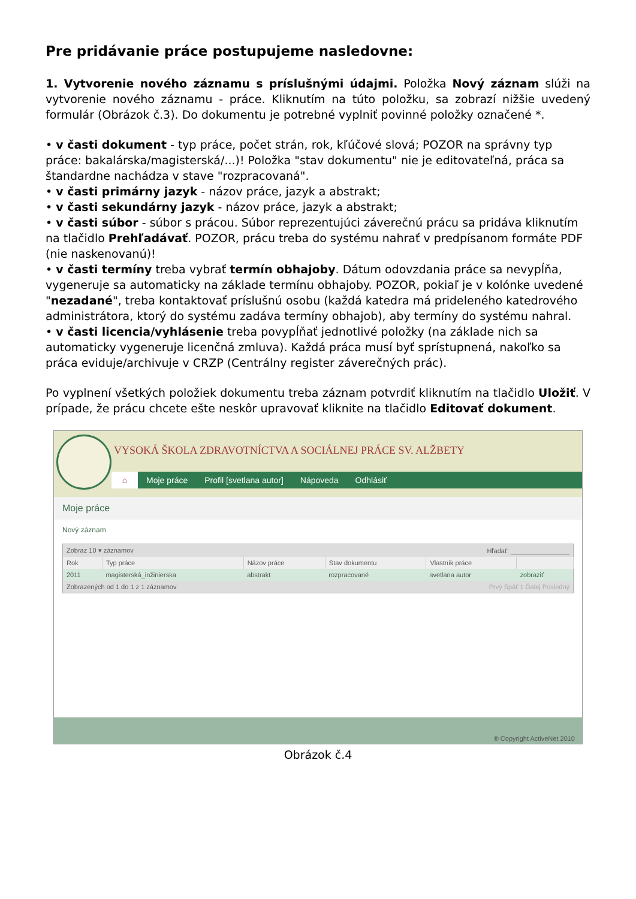Pre pridávanie práce postupujeme nasledovne:
1. Vytvorenie nového záznamu s príslušnými údajmi. Položka Nový záznam slúži na vytvorenie nového záznamu - práce. Kliknutím na túto položku, sa zobrazí nižšie uvedený formulár (Obrázok č.3). Do dokumentu je potrebné vyplniť povinné položky označené *.
• v časti dokument - typ práce, počet strán, rok, kľúčové slová; POZOR na správny typ práce: bakalárska/magisterská/...)! Položka "stav dokumentu" nie je editovateľná, práca sa štandardne nachádza v stave "rozpracovaná".
• v časti primárny jazyk - názov práce, jazyk a abstrakt;
• v časti sekundárny jazyk - názov práce, jazyk a abstrakt;
• v časti súbor - súbor s prácou. Súbor reprezentujúci záverečnú prácu sa pridáva kliknutím na tlačidlo Prehľadávať. POZOR, prácu treba do systému nahrať v predpísanom formáte PDF (nie naskenovanú)!
• v časti termíny treba vybrať termín obhajoby. Dátum odovzdania práce sa nevypĺňa, vygeneruje sa automaticky na základe termínu obhajoby. POZOR, pokiaľ je v kolónke uvedené "nezadané", treba kontaktovať príslušnú osobu (každá katedra má prideleného katedrového administrátora, ktorý do systému zadáva termíny obhajob), aby termíny do systému nahral.
• v časti licencia/vyhlásenie treba povypĺňať jednotlivé položky (na základe nich sa automaticky vygeneruje licenčná zmluva). Každá práca musí byť sprístupnená, nakoľko sa práca eviduje/archivuje v CRZP (Centrálny register záverečných prác).
Po vyplnení všetkých položiek dokumentu treba záznam potvrdiť kliknutím na tlačidlo Uložiť. V prípade, že prácu chcete ešte neskôr upravovať kliknite na tlačidlo Editovať dokument.
VYSOKÁ ŠKOLA ZDRAVOTNÍCTVA A SOCIÁLNEJ PRÁCE SV. ALŽBETY
⌂ Moje práce Profil [svetlana autor] Nápoveda Odhlásiť
Moje práce
Nový záznam
| Zobraz 10 ▾ záznamov | | | Hľadať: ________________ | | |
| Rok | Typ práce | Názov práce | Stav dokumentu | Vlastník práce | |
| 2011 | magisterská_inžinierska | abstrakt | rozpracované | svetlana autor | zobraziť |
| Zobrazených od 1 do 1 z 1 záznamov | | | Prvý Späť 1 Ďalej Posledný | | |
® Copyright ActiveNet 2010
Obrázok č.4